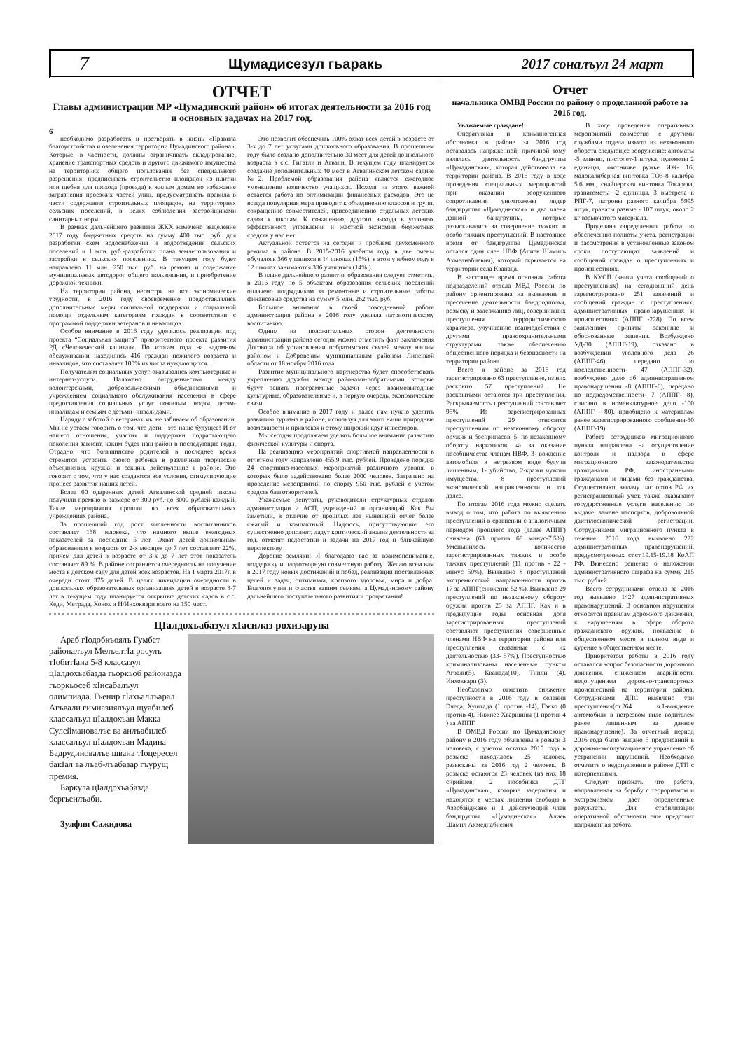7 Щумадисезул гьаракь 2017 соналъул 24 март
ОТЧЕТ
Главы администрации МР «Цумадинский район» об итогах деятельности за 2016 год и основных задачах на 2017 год.
6
необходимо разработать и претворять в жизнь «Правила благоустройства и озеленения территории Цумадинского района». Которые, в частности, должны ограничивать складирование, хранение транспортных средств и другого движимого имущества на территориях общего пользования без специального разрешения; предписывать строительство площадок из плитки или щебня для прохода (проезда) к жилым домам во избежание загрязнения проезжих частей улиц, предусматривать правила в части содержания строительных площадок, на территориях сельских поселений, в целях соблюдения застройщиками санитарных норм.
В рамках дальнейшего развития ЖКХ намечено выделение 2017 году бюджетных средств на сумму 400 тыс. руб. для разработки схем водоснабжения и водоотведения сельских поселений и 1 млн. руб.-разработки плана землепользования и застройки в сельских поселениях. В текущем году будет направлено 11 млн. 250 тыс. руб. на ремонт и содержание муниципальных автодорог общего пользования, и приобретение дорожной техники.
На территории района, несмотря на все экономические трудности, в 2016 году своевременно предоставлялись дополнительные меры социальной поддержки и социальной помощи отдельным категориям граждан в соответствии с программой поддержки ветеранов и инвалидов.
Особое внимание в 2016 году уделялось реализации под проекта “Социальная защита” приоритетного проекта развития РД «Человеческий капитал». По итогам года на надомном обслуживании находились 416 граждан пожилого возраста и инвалидов, что составляет 100% из числа нуждающихся.
Получателям социальных услуг оказывались компьютерные и интернет-услуги. Налажено сотрудничество между волонтерскими, добровольческими объединениями и учреждением социального обслуживания населения в сфере предоставления социальных услуг пожилым людям, детям-инвалидам и семьям с детьми- инвалидами.
Наряду с заботой о ветеранах мы не забиваем об образовании. Мы не устаем говорить о том, что дети - это наше будущее! И от нашего отношения, участия и поддержки подрастающего поколения зависит, каким будет наш район в последующие годы. Отрадно, что большинство родителей в последнее время стремятся устроить своего ребенка в различные творческие объединения, кружки и секции, действующие в районе. Это говорит о том, что у нас создаются все условия, стимулирующие процесс развития наших детей.
Более 60 одаренных детей Агвалинской средней школы получили премию в размере от 300 руб. до 3000 рублей каждый. Такие мероприятия прошли во всех образовательных учреждениях района.
За прошедший год рост численности воспитанников составляет 138 человека, что намного выше ежегодных показателей за последние 5 лет. Охват детей дошкольным образованием в возрасте от 2-х месяцев до 7 лет составляет 22%, причем для детей в возрасте от 3-х до 7 лет этот показатель составляет 89 %. В районе сохраняется очередность на получение места в детском саду для детей всех возрастов. На 1 марта 2017г. в очереди стоят 375 детей. В целях ликвидации очередности в дошкольных образовательных организациях детей в возрасте 3-7 лет в текущем году планируется открытые детских садов в с.с. Кеди, Метрада, Хонох и Н/Инхоквари всего на 150 мест.
Это позволит обеспечить 100% охват всех детей в возрасте от 3-х до 7 лет услугами дошкольного образования. В прошедшем году было создано дополнительно 30 мест для детей дошкольного возраста в с.с. Гигатли и Агвали. В текущем году планируется создание дополнительных 40 мест в Агвалинском детском садике №2. Проблемой образования района является ежегодное уменьшение количество учащихся. Исходя из этого, важной остается работа по оптимизации финансовых расходов. Это не всегда популярная мера приводит к объединению классов и групп, сокращению совместителей, присоединению отдельных детских садов к школам. К сожалению, другого выхода в условиях эффективного управления и жесткой экономии бюджетных средств у нас нет.
Актуальной остается на сегодня и проблема двухсменного режима в районе. В 2015-2016 учебном году в две смены обучалось 366 учащихся в 14 школах (15%), в этом учебном году в 12 школах занимаются 336 учащихся (14%.).
В плане дальнейшего развития образования следует отметить, в 2016 году по 5 объектам образования сельских поселений оплачено подрядчикам за ремонтные и строительные работы финансовые средства на сумму 5 млн. 262 тыс. руб.
Большое внимание в своей повседневной работе администрация района в 2016 году уделяла патриотическому воспитанию.
Одним из положительных сторон деятельности администрации района сегодня можно отметить факт заключения Договора об установлении побратимских связей между нашим районом и Добровским муниципальным районом Липецкой области от 18 ноября 2016 года.
Развитие муниципального партнерства будет способствовать укреплению дружбы между районами-побратимами, которые будут решать программные задачи через взаимовыгодные культурные, образовательные и, в первую очередь, экономические связи.
Особое внимание в 2017 году и далее нам нужно уделить развитию туризма в районе, используя для этого наши природные возможности и привлекая к этому широкий круг инвесторов.
Мы сегодня продолжаем уделять большое внимание развитию физической культуры и спорта.
На реализацию мероприятий спортивной направленности в отчетном году направлено 455,9 тыс. рублей. Проведено порядка 24 спортивно-массовых мероприятий различного уровня, в которых было задействовано более 2000 человек. Затрачено на проведение мероприятий по спорту 950 тыс. рублей с учетом средств благотворителей.
Уважаемые депутаты, руководители структурных отделов администрации и АСП, учреждений и организаций. Как Вы заметили, в отличие от прошлых лет нынешний отчет более сжатый и компактный. Надеюсь, присутствующие его существенно дополнят, дадут критический анализ деятельности за год, отметят недостатки и задачи на 2017 год и ближайшую перспективу.
Дорогие земляки! Я благодарю вас за взаимопонимание, поддержку и плодотворную совместную работу! Желаю всем вам в 2017 году новых достижений и побед, реализации поставленных целей и задач, оптимизма, крепкого здоровья, мира и добра! Благополучия и счастья вашим семьям, а Цумадинскому району дальнейшего поступательного развития и процветания!
ЦIалдохъабазул хIасилаз рохизаруна
Араб гIодобкъоялъ Гумбет районалъул МелъелтIа росулъ тIобитIана 5-8 классазул цIалдохъабазда гьоркьоб районазда гьоркьосеб хIисабалъул олимпиада. Гьенир гIахьаллъарал Агъвали гимназиялъул щуабилеб классалъул цIалдохъан Макка Сулеймановалъе ва анлъабилеб классалъул цIалдохъан Мадина Бадрудиновалъе щвана тIоцересел бакIал ва лъаб-лъабазар гъурущ премия.
Баркула цIалдохъабазда бергьенлъаби.
Зулфия Сажидова
Отчет
начальника ОМВД России по району о проделанной работе за 2016 год.
Уважаемые граждане!
Оперативная и криминогенная обстановка в районе за 2016 год оставалась напряженной, причиной тому являлась деятельность бандгруппы «Цумадинская», которая действовала на территории района. В 2016 году в ходе проведения специальных мероприятий при оказании вооруженного сопротивления уничтожены лидер бандгруппы «Цумадинская» и два члена данной бандгруппы, которые разыскивались за совершение тяжких и особо тяжких преступлений. В настоящее время от бандгруппы Цумадинская остался один член НВФ (Алиев Шамиль Ахмеднабиевич), который скрывается на территории села Кванада.
В настоящее время основная работа подразделений отдела МВД России по району ориентирована на выявление и пресечение деятельности бандподполья, розыску и задержанию лиц, совершивших преступления террористического характера, улучшению взаимодействия с другими правоохранительными структурами, также обеспечению общественного порядка и безопасности на территории района.
Всего в районе за 2016 год зарегистрировано 63 преступление, из них раскрыто 57 преступлений. Не раскрытыми остаются три преступления. Раскрываемость преступлений составляет 95%. Из зарегистрированных преступлений 29 относятся преступлениям по незаконному обороту оружия и боеприпасов, 5- по незаконному обороту наркотиков, 4- за оказание пособничества членам НВФ, 3- вождение автомобиля в нетрезвом виде будучи лишенным, 1- убийство, 2-кражи чужого имущества, 8 преступлений экономической направленности и так далее.
По итогам 2016 года можно сделать вывод о том, что работа по выявлению преступлений в сравнении с аналогичным периодом прошлого года (далее АППГ) снижена (63 против 68 минус-7.5%). Уменьшилось количество зарегистрированных тяжких и особо тяжких преступлений (11 против - 22 - минус 50%). Выявлено 8 преступлений экстремистской направленности против 17 за АППГ(снижение 52 %). Выявлено 29 преступлений по незаконному обороту оружия против 25 за АППГ. Как и в предыдущие годы основная доля зарегистрированных преступлений составляют преступления совершенные членами НВФ на территории района или преступления связанные с их деятельностью (33- 57%). Преступностью криминализованы населенные пункты Агвали(5), Кванада(10), Тинди (4), Инхоквари (3).
Необходимо отметить снижение преступности в 2016 году в селении Эчеда, Хуштада (1 против -14), Гакко (0 против-4), Нижнее Хваршины (1 против 4 ) за АППГ.
В ОМВД России по Цумадинскому району в 2016 году объявлены в розыск 3 человека, с учетом остатка 2015 года в розыске находилось 25 человек, разысканы за 2016 год 2 человек. В розыске остаются 23 человек (из них 18 сирийцев, 2 пособника ДТГ «Цумадинская», которые задержаны и находятся в местах лишения свободы в Азербайджане и 1 действующий член бандгруппы «Цумадинская» Алиев Шамил Ахмеднабиевич
В ходе проведения оперативных мероприятий совместно с другими службами отдела изъято из незаконного оборота следующее вооружение; автоматы -5 единиц, пистолет-1 штука, пулеметы 2 единицы, охотничье ружье ИЖ- 16, малокалиберная винтовка ТОЗ-8 калибра 5.6 мм., снайперская винтовка Токарева, гранатометы -2 единицы, 3 выстрела к РПГ-7, патроны разного калибра 5995 штук, гранаты разные - 107 штук, около 2 кг взрывчатого материала.
Проделана определенная работа по обеспечению полноты учета, регистрации и рассмотрения в установленные законом сроки поступающих заявлений и сообщений граждан о преступлениях и происшествиях.
В КУСП (книга учета сообщений о преступлениях) на сегодняшний день зарегистрировано 251 заявлений и сообщений граждан о преступлениях, административных правонарушениях и происшествиях (АППГ -228). По всем заявлениям приняты законные и обоснованные решения. Возбуждено УД-30 (АППГ-19), отказано в возбуждении уголовного дела 26 (АППГ-46), передано по последственности- 47 (АППГ-32), возбуждено дело об административном правонарушении -8 (АППГ-6), передано по подведомственности- 7 (АППГ- 8), списано в номенклатурное дело -100 (АППГ - 80), приобщено к материалам ранее зарегистрированного сообщения-30 (АППГ-19).
Работа сотрудников миграционного пункта направлена на осуществление контроля и надзора в сфере миграционного законодательства гражданами РФ, иностранными гражданами и лицами без гражданства. Осуществляют выдачу паспортов РФ их регистрационный учет, также оказывают государственные услуги населению по выдаче, замене паспортов, добровольной дактилоскопической регистрации. Сотрудниками миграционного пункта в течение 2016 года выявлено 222 административных правонарушений, предусмотренных ст.ст.19.15-19.18 КоАП РФ. Вынесено решение о наложении административного штрафа на сумму 215 тыс. рублей.
Всего сотрудниками отдела за 2016 год выявлено 1427 административных правонарушений. В основном нарушения относятся правилам дорожного движения, к нарушениям в сфере оборота гражданского оружия, появление в общественном месте в пьяном виде и курение в общественном месте.
Приоритетом работы в 2016 году оставался вопрос безопасности дорожного движения, снижением аварийности, недопущением дорожно-транспортных происшествий на территории района. Сотрудниками ДПС выявлено три преступления(ст.264 ч.1-вождение автомобиля в нетрезвом виде водителем ранее лишенным за данное правонарушение). За отчетный период 2016 года было выдано 5 предписаний в дорожно-эксплуатационное управление об устранении нарушений. Необходимо отметить о недопущении в районе ДТП с потерпевшими.
Следует признать, что работа, направленная на борьбу с терроризмом и экстремизмом дает определенные результаты. Для стабилизации оперативной обстановки еще предстоит напряженная работа.